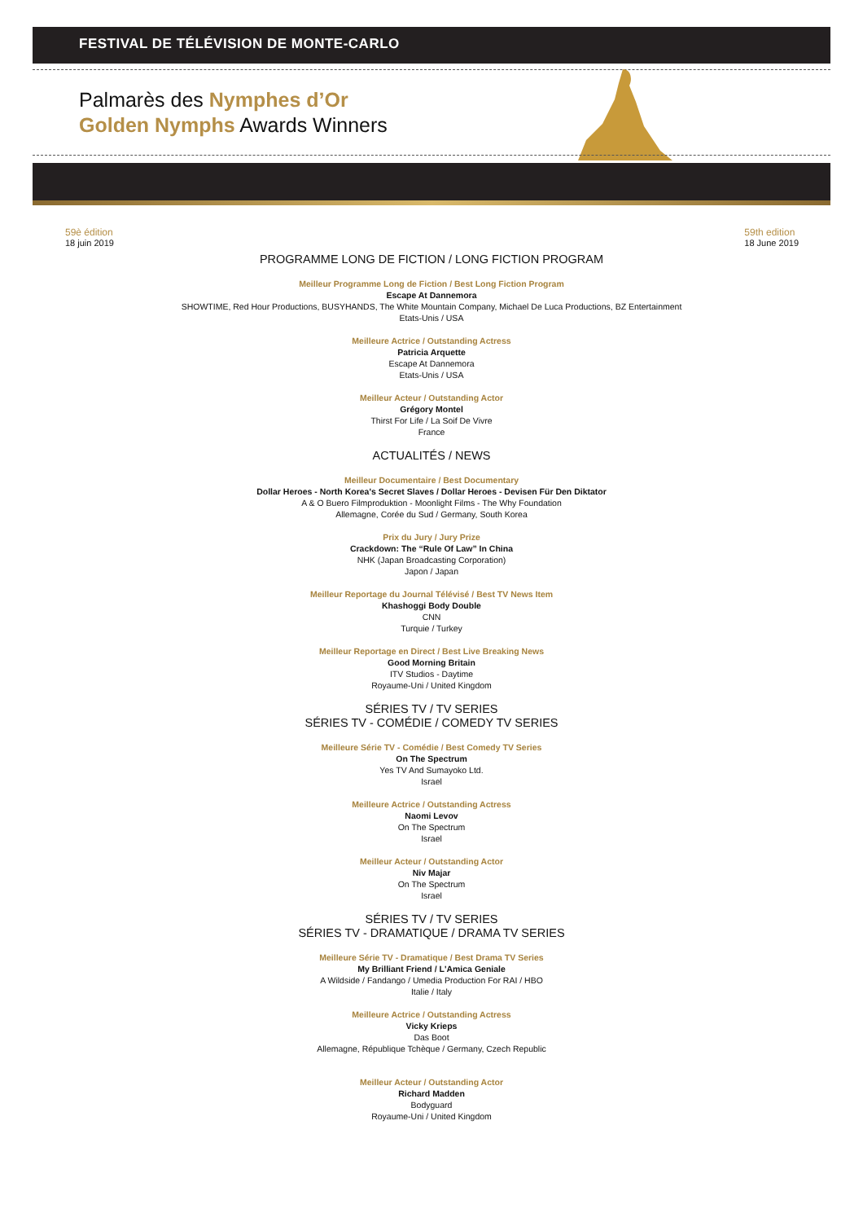FESTIVAL DE TÉLÉVISION DE MONTE-CARLO
Palmarès des Nymphes d’Or
Golden Nymphs Awards Winners
59è édition
18 juin 2019
59th edition
18 June 2019
PROGRAMME LONG DE FICTION / LONG FICTION PROGRAM
Meilleur Programme Long de Fiction / Best Long Fiction Program
Escape At Dannemora
SHOWTIME, Red Hour Productions, BUSYHANDS, The White Mountain Company, Michael De Luca Productions, BZ Entertainment
Etats-Unis / USA
Meilleure Actrice / Outstanding Actress
Patricia Arquette
Escape At Dannemora
Etats-Unis / USA
Meilleur Acteur / Outstanding Actor
Grégory Montel
Thirst For Life / La Soif De Vivre
France
ACTUALITÉS / NEWS
Meilleur Documentaire / Best Documentary
Dollar Heroes - North Korea's Secret Slaves / Dollar Heroes - Devisen Für Den Diktator
A & O Buero Filmproduktion - Moonlight Films - The Why Foundation
Allemagne, Corée du Sud / Germany, South Korea
Prix du Jury / Jury Prize
Crackdown: The “Rule Of Law” In China
NHK (Japan Broadcasting Corporation)
Japon / Japan
Meilleur Reportage du Journal Télévisé / Best TV News Item
Khashoggi Body Double
CNN
Turquie / Turkey
Meilleur Reportage en Direct / Best Live Breaking News
Good Morning Britain
ITV Studios - Daytime
Royaume-Uni / United Kingdom
SÉRIES TV / TV SERIES
SÉRIES TV - COMÉDIE / COMEDY TV SERIES
Meilleure Série TV - Comédie / Best Comedy TV Series
On The Spectrum
Yes TV And Sumayoko Ltd.
Israel
Meilleure Actrice / Outstanding Actress
Naomi Levov
On The Spectrum
Israel
Meilleur Acteur / Outstanding Actor
Niv Majar
On The Spectrum
Israel
SÉRIES TV / TV SERIES
SÉRIES TV - DRAMATIQUE / DRAMA TV SERIES
Meilleure Série TV - Dramatique / Best Drama TV Series
My Brilliant Friend / L'Amica Geniale
A Wildside / Fandango / Umedia Production For RAI / HBO
Italie / Italy
Meilleure Actrice / Outstanding Actress
Vicky Krieps
Das Boot
Allemagne, République Tchèque / Germany, Czech Republic
Meilleur Acteur / Outstanding Actor
Richard Madden
Bodyguard
Royaume-Uni / United Kingdom